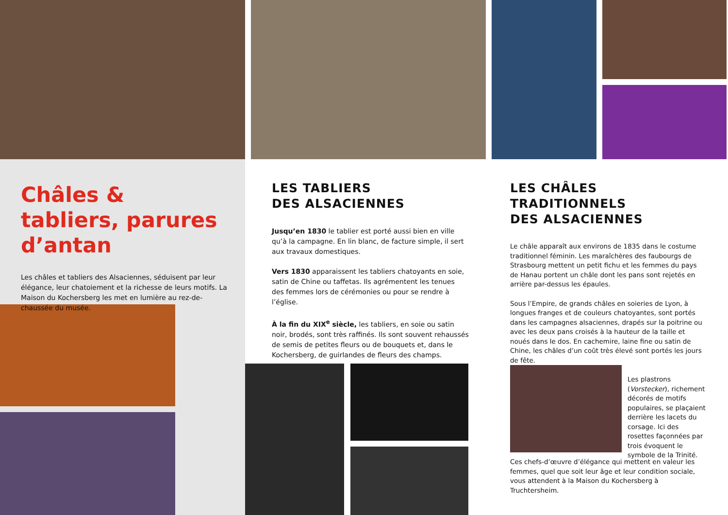Châles & tabliers, parures d’antan
Les châles et tabliers des Alsaciennes, séduisent par leur élégance, leur chatoiement et la richesse de leurs motifs. La Maison du Kochersberg les met en lumière au rez-de-chaussée du musée.
LES TABLIERS
DES ALSACIENNES
Jusqu’en 1830 le tablier est porté aussi bien en ville qu’à la campagne. En lin blanc, de facture simple, il sert aux travaux domestiques.
Vers 1830 apparaissent les tabliers chatoyants en soie, satin de Chine ou taffetas. Ils agrémentent les tenues des femmes lors de cérémonies ou pour se rendre à l’église.
À la fin du XIX<sup>e</sup> siècle, les tabliers, en soie ou satin noir, brodés, sont très raffinés. Ils sont souvent rehaussés de semis de petites fleurs ou de bouquets et, dans le Kochersberg, de guirlandes de fleurs des champs.
LES CHÂLES
TRADITIONNELS
DES ALSACIENNES
Le châle apparaît aux environs de 1835 dans le costume traditionnel féminin. Les maraîchères des faubourgs de Strasbourg mettent un petit fichu et les femmes du pays de Hanau portent un châle dont les pans sont rejetés en arrière par-dessus les épaules.
Sous l’Empire, de grands châles en soieries de Lyon, à longues franges et de couleurs chatoyantes, sont portés dans les campagnes alsaciennes, drapés sur la poitrine ou avec les deux pans croisés à la hauteur de la taille et noués dans le dos. En cachemire, laine fine ou satin de Chine, les châles d’un coût très élevé sont portés les jours de fête.
Les plastrons (Vorstecker), richement décorés de motifs populaires, se plaçaient derrière les lacets du corsage. Ici des rosettes façonnées par trois évoquent le symbole de la Trinité.
Ces chefs-d’œuvre d’élégance qui mettent en valeur les femmes, quel que soit leur âge et leur condition sociale, vous attendent à la Maison du Kochersberg à Truchtersheim.